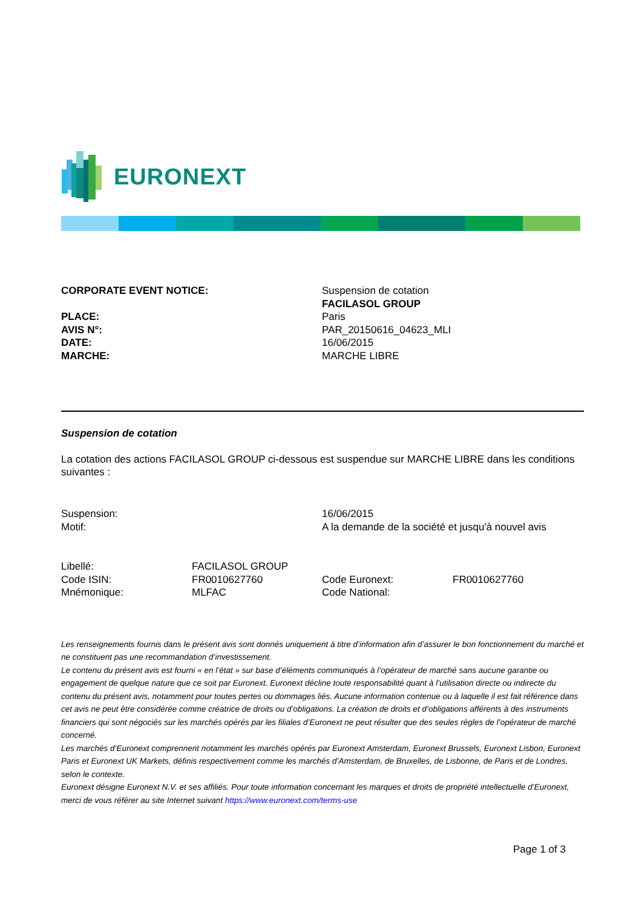EURONEXT
| CORPORATE EVENT NOTICE: | Suspension de cotation |
| | FACILASOL GROUP |
| PLACE: | Paris |
| AVIS N°: | PAR_20150616_04623_MLI |
| DATE: | 16/06/2015 |
| MARCHE: | MARCHE LIBRE |
Suspension de cotation
La cotation des actions FACILASOL GROUP ci-dessous est suspendue sur MARCHE LIBRE dans les conditions suivantes :
| Suspension: | 16/06/2015 |
| Motif: | A la demande de la société et jusqu'à nouvel avis |
| Libellé: | FACILASOL GROUP | | |
| Code ISIN: | FR0010627760 | Code Euronext: | FR0010627760 |
| Mnémonique: | MLFAC | Code National: | |
Les renseignements fournis dans le présent avis sont donnés uniquement à titre d’information afin d’assurer le bon fonctionnement du marché et ne constituent pas une recommandation d’investissement.
Le contenu du présent avis est fourni « en l’état » sur base d’éléments communiqués à l’opérateur de marché sans aucune garantie ou engagement de quelque nature que ce soit par Euronext. Euronext décline toute responsabilité quant à l’utilisation directe ou indirecte du contenu du présent avis, notamment pour toutes pertes ou dommages liés. Aucune information contenue ou à laquelle il est fait référence dans cet avis ne peut être considérée comme créatrice de droits ou d’obligations. La création de droits et d’obligations afférents à des instruments financiers qui sont négociés sur les marchés opérés par les filiales d’Euronext ne peut résulter que des seules règles de l’opérateur de marché concerné.
Les marchés d’Euronext comprennent notamment les marchés opérés par Euronext Amsterdam, Euronext Brussels, Euronext Lisbon, Euronext Paris et Euronext UK Markets, définis respectivement comme les marchés d’Amsterdam, de Bruxelles, de Lisbonne, de Paris et de Londres, selon le contexte.
Euronext désigne Euronext N.V. et ses affiliés. Pour toute information concernant les marques et droits de propriété intellectuelle d’Euronext, merci de vous référer au site Internet suivant https://www.euronext.com/terms-use
Page 1 of 3